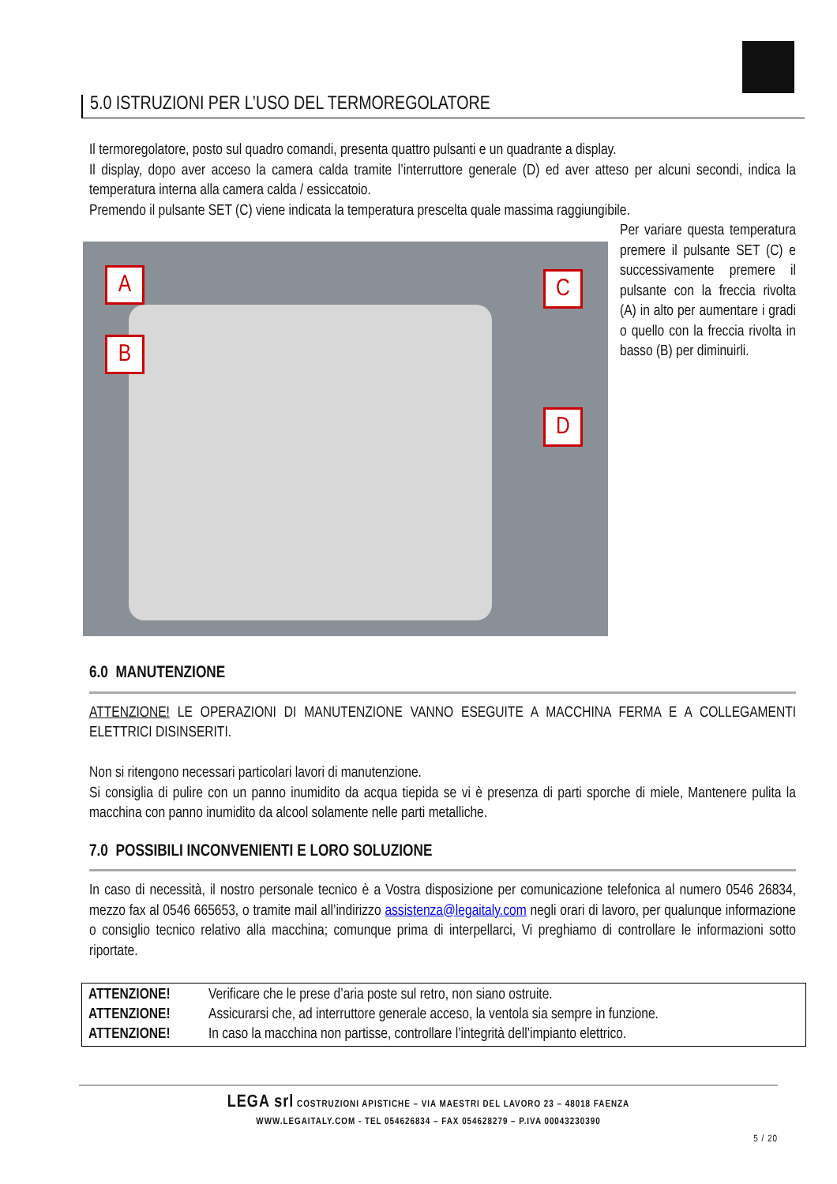5.0 ISTRUZIONI PER L’USO DEL TERMOREGOLATORE
Il termoregolatore, posto sul quadro comandi, presenta quattro pulsanti e un quadrante a display.
Il display, dopo aver acceso la camera calda tramite l’interruttore generale (D) ed aver atteso per alcuni secondi, indica la temperatura interna alla camera calda / essiccatoio.
Premendo il pulsante SET (C) viene indicata la temperatura prescelta quale massima raggiungibile.
A
B
C
D
Per variare questa temperatura premere il pulsante SET (C) e successivamente premere il pulsante con la freccia rivolta (A) in alto per aumentare i gradi o quello con la freccia rivolta in basso (B) per diminuirli.
6.0 MANUTENZIONE
ATTENZIONE! LE OPERAZIONI DI MANUTENZIONE VANNO ESEGUITE A MACCHINA FERMA E A COLLEGAMENTI ELETTRICI DISINSERITI.
Non si ritengono necessari particolari lavori di manutenzione.
Si consiglia di pulire con un panno inumidito da acqua tiepida se vi è presenza di parti sporche di miele, Mantenere pulita la macchina con panno inumidito da alcool solamente nelle parti metalliche.
7.0 POSSIBILI INCONVENIENTI E LORO SOLUZIONE
In caso di necessità, il nostro personale tecnico è a Vostra disposizione per comunicazione telefonica al numero 0546 26834, mezzo fax al 0546 665653, o tramite mail all’indirizzo assistenza@legaitaly.com negli orari di lavoro, per qualunque informazione o consiglio tecnico relativo alla macchina; comunque prima di interpellarci, Vi preghiamo di controllare le informazioni sotto riportate.
ATTENZIONE! Verificare che le prese d’aria poste sul retro, non siano ostruite.
ATTENZIONE! Assicurarsi che, ad interruttore generale acceso, la ventola sia sempre in funzione.
ATTENZIONE! In caso la macchina non partisse, controllare l’integrità dell’impianto elettrico.
LEGA srl COSTRUZIONI APISTICHE – VIA MAESTRI DEL LAVORO 23 – 48018 FAENZA
WWW.LEGAITALY.COM - TEL 054626834 – FAX 054628279 – P.IVA 00043230390
5 / 20